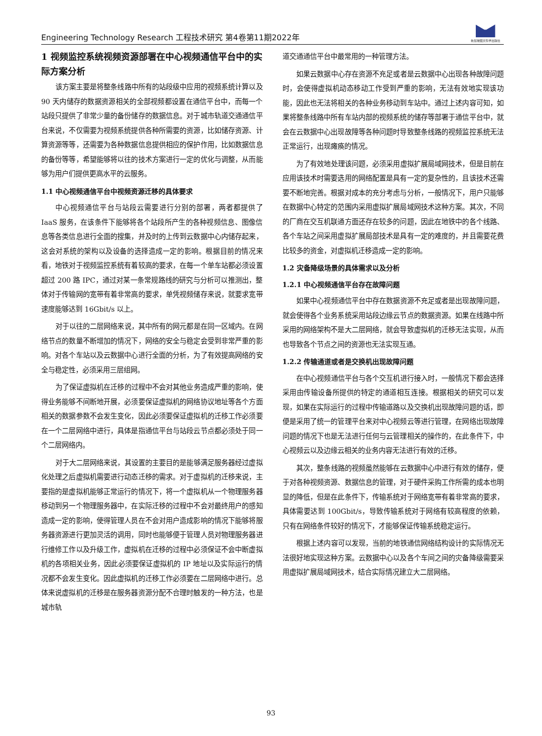Engineering Technology Research 工程技术研究 第4卷第11期2022年
新加坡图文科学出版社
1 视频监控系统视频资源部署在中心视频通信平台中的实际方案分析
该方案主要是将整条线路中所有的站段级中应用的视频系统计算以及 90 天内储存的数据资源相关的全部视频都设置在通信平台中，而每一个站段只提供了非常少量的备份储存的数据信息。对于城市轨道交通通信平台来说，不仅需要为视频系统提供各种所需要的资源，比如储存资源、计算资源等等，还需要为各种数据信息提供相应的保护作用，比如数据信息的备份等等，希望能够将以往的技术方案进行一定的优化与调整，从而能够为用户们提供更高水平的云服务。
1.1 中心视频通信平台中视频资源迁移的具体要求
中心视频通信平台与站段云需要进行分别的部署，两者都提供了 IaaS 服务，在该条件下能够将各个站段所产生的各种视频信息、图像信息等各类信息进行全面的搜集，并及时的上传到云数据中心内储存起来，这会对系统的架构以及设备的选择造成一定的影响。根据目前的情况来看，地铁对于视频监控系统有着较高的要求，在每一个单车站都必须设置超过 200 路 IPC，通过对某一条常规路线的研究与分析可以推测出，整体对于传输网的宽带有着非常高的要求，单凭视频储存来说，就要求宽带速度能够达到 16Gbit/s 以上。
对于以往的二层网络来说，其中所有的网元都是在同一区域内。在网络节点的数量不断增加的情况下，网络的安全与稳定会受到非常严重的影响。对各个车站以及云数据中心进行全面的分析，为了有效提高网络的安全与稳定性，必须采用三层组网。
为了保证虚拟机在迁移的过程中不会对其他业务造成严重的影响，使得业务能够不间断地开展，必须要保证虚拟机的网络协议地址等各个方面相关的数据参数不会发生变化，因此必须要保证虚拟机的迁移工作必须要在一个二层网络中进行，具体是指通信平台与站段云节点都必须处于同一个二层网络内。
对于大二层网络来说，其设置的主要目的是能够满足服务器经过虚拟化处理之后虚拟机需要进行动态迁移的需求。对于虚拟机的迁移来说，主要指的是虚拟机能够正常运行的情况下，将一个虚拟机从一个物理服务器移动到另一个物理服务器中，在实际迁移的过程中不会对最终用户的感知造成一定的影响，使得管理人员在不会对用户造成影响的情况下能够将服务器资源进行更加灵活的调用，同时也能够便于管理人员对物理服务器进行维修工作以及升级工作，虚拟机在迁移的过程中必须保证不会中断虚拟机的各项相关业务，因此必须要保证虚拟机的 IP 地址以及实际运行的情况都不会发生变化。因此虚拟机的迁移工作必须要在二层网络中进行。总体来说虚拟机的迁移是在服务器资源分配不合理时触发的一种方法，也是城市轨
道交通通信平台中最常用的一种管理方法。
如果云数据中心存在资源不充足或者是云数据中心出现各种故障问题时，会使得虚拟机动态移动工作受到严重的影响，无法有效地实现该功能，因此也无法将相关的各种业务移动到车站中。通过上述内容可知，如果将整条线路中所有车站内部的视频系统的储存等部署于通信平台中，就会在云数据中心出现故障等各种问题时导致整条线路的视频监控系统无法正常运行，出现瘫痪的情况。
为了有效地处理该问题，必须采用虚拟扩展局域网技术，但是目前在应用该技术时需要选用的网络配置是具有一定的复杂性的，且该技术还需要不断地完善。根据对成本的充分考虑与分析，一般情况下，用户只能够在数据中心特定的范围内采用虚拟扩展局域网技术这种方案。其次，不同的厂商在交互机联通方面还存在较多的问题，因此在地铁中的各个线路、各个车站之间采用虚拟扩展局部技术是具有一定的难度的，并且需要花费比较多的资金，对虚拟机迁移造成一定的影响。
1.2 灾备降级场景的具体需求以及分析
1.2.1 中心视频通信平台存在故障问题
如果中心视频通信平台中存在数据资源不充足或者是出现故障问题，就会使得各个业务系统采用站段边缘云节点的数据资源。如果在线路中所采用的网络架构不是大二层网络，就会导致虚拟机的迁移无法实现，从而也导致各个节点之间的资源也无法实现互通。
1.2.2 传输通道或者是交换机出现故障问题
在中心视频通信平台与各个交互机进行接入时，一般情况下都会选择采用由传输设备所提供的特定的通道相互连接。根据相关的研究可以发现，如果在实际运行的过程中传输道路以及交换机出现故障问题的话，即便是采用了统一的管理平台来对中心视频云等进行管理，在网络出现故障问题的情况下也是无法进行任何与云管理相关的操作的，在此条件下，中心视频云以及边缘云相关的业务内容无法进行有效的迁移。
其次，整条线路的视频虽然能够在云数据中心中进行有效的储存，便于对各种视频资源、数据信息的管理，对于硬件采购工作所需的成本也明显的降低，但是在此条件下，传输系统对于网络宽带有着非常高的要求，具体需要达到 100Gbit/s，导致传输系统对于网络有较高程度的依赖，只有在网络条件较好的情况下，才能够保证传输系统稳定运行。
根据上述内容可以发现，当前的地铁通信网络结构设计的实际情况无法很好地实现这种方案。云数据中心以及各个车间之间的灾备降级需要采用虚拟扩展局域网技术，结合实际情况建立大二层网络。
93